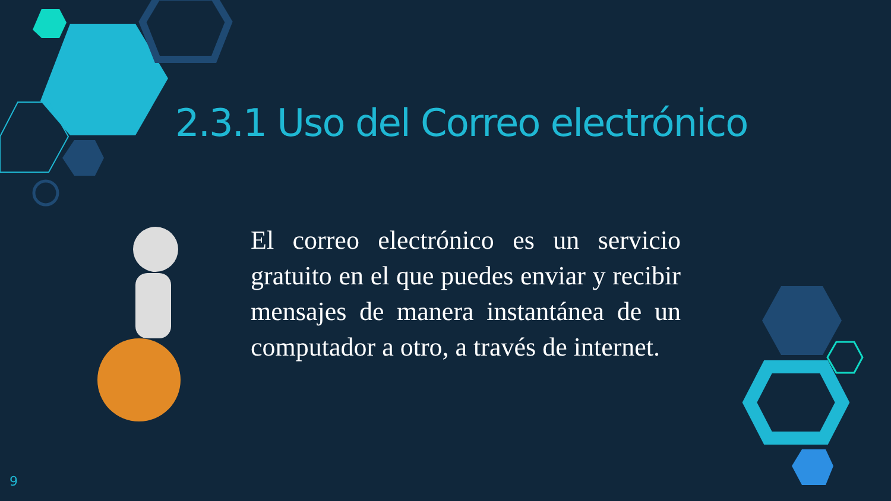2.3.1 Uso del Correo electrónico
El correo electrónico es un servicio gratuito en el que puedes enviar y recibir mensajes de manera instantánea de un computador a otro, a través de internet.
9